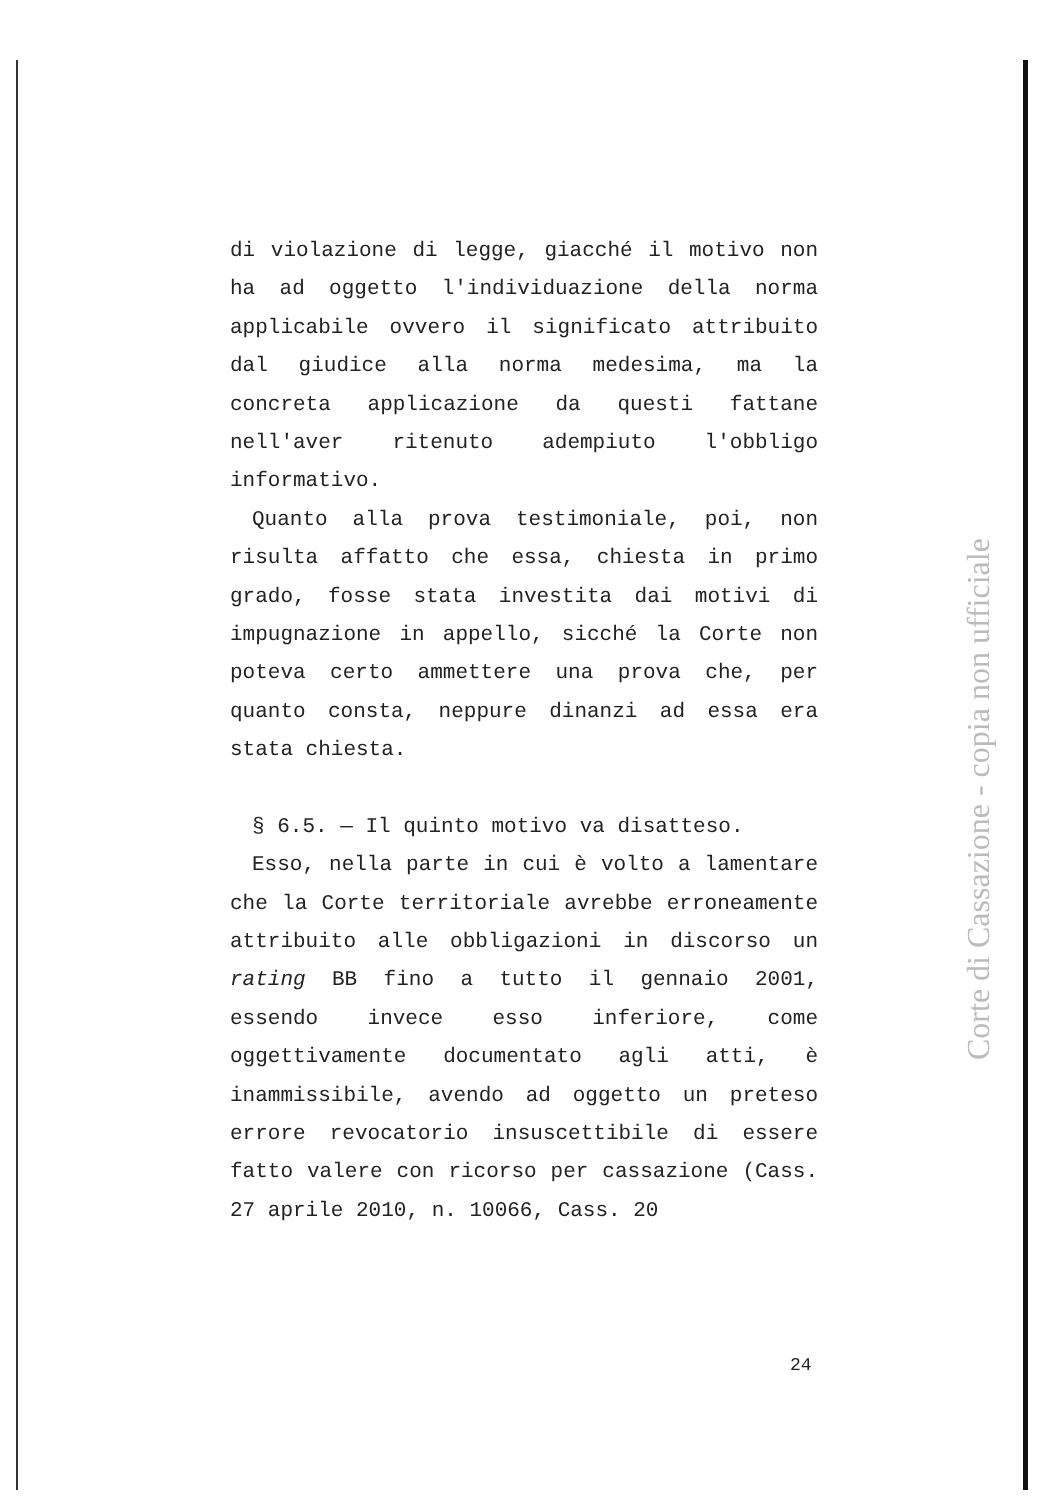di violazione di legge, giacché il motivo non ha ad oggetto l'individuazione della norma applicabile ovvero il significato attribuito dal giudice alla norma medesima, ma la concreta applicazione da questi fattane nell'aver ritenuto adempiuto l'obbligo informativo.
Quanto alla prova testimoniale, poi, non risulta affatto che essa, chiesta in primo grado, fosse stata investita dai motivi di impugnazione in appello, sicché la Corte non poteva certo ammettere una prova che, per quanto consta, neppure dinanzi ad essa era stata chiesta.
§ 6.5. — Il quinto motivo va disatteso.
Esso, nella parte in cui è volto a lamentare che la Corte territoriale avrebbe erroneamente attribuito alle obbligazioni in discorso un rating BB fino a tutto il gennaio 2001, essendo invece esso inferiore, come oggettivamente documentato agli atti, è inammissibile, avendo ad oggetto un preteso errore revocatorio insuscettibile di essere fatto valere con ricorso per cassazione (Cass. 27 aprile 2010, n. 10066, Cass. 20
24
Corte di Cassazione - copia non ufficiale